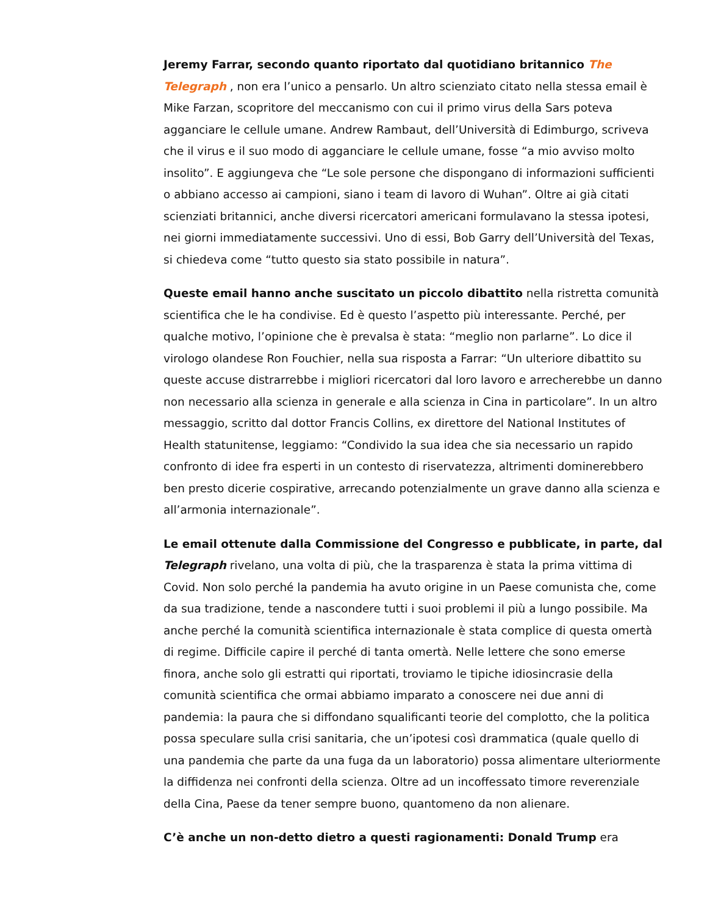Jeremy Farrar, secondo quanto riportato dal quotidiano britannico The Telegraph , non era l’unico a pensarlo. Un altro scienziato citato nella stessa email è Mike Farzan, scopritore del meccanismo con cui il primo virus della Sars poteva agganciare le cellule umane. Andrew Rambaut, dell’Università di Edimburgo, scriveva che il virus e il suo modo di agganciare le cellule umane, fosse “a mio avviso molto insolito”. E aggiungeva che “Le sole persone che dispongano di informazioni sufficienti o abbiano accesso ai campioni, siano i team di lavoro di Wuhan”. Oltre ai già citati scienziati britannici, anche diversi ricercatori americani formulavano la stessa ipotesi, nei giorni immediatamente successivi. Uno di essi, Bob Garry dell’Università del Texas, si chiedeva come “tutto questo sia stato possibile in natura”.
Queste email hanno anche suscitato un piccolo dibattito nella ristretta comunità scientifica che le ha condivise. Ed è questo l’aspetto più interessante. Perché, per qualche motivo, l’opinione che è prevalsa è stata: “meglio non parlarne”. Lo dice il virologo olandese Ron Fouchier, nella sua risposta a Farrar: “Un ulteriore dibattito su queste accuse distrarrebbe i migliori ricercatori dal loro lavoro e arrecherebbe un danno non necessario alla scienza in generale e alla scienza in Cina in particolare”. In un altro messaggio, scritto dal dottor Francis Collins, ex direttore del National Institutes of Health statunitense, leggiamo: “Condivido la sua idea che sia necessario un rapido confronto di idee fra esperti in un contesto di riservatezza, altrimenti dominerebbero ben presto dicerie cospirative, arrecando potenzialmente un grave danno alla scienza e all’armonia internazionale”.
Le email ottenute dalla Commissione del Congresso e pubblicate, in parte, dal Telegraph rivelano, una volta di più, che la trasparenza è stata la prima vittima di Covid. Non solo perché la pandemia ha avuto origine in un Paese comunista che, come da sua tradizione, tende a nascondere tutti i suoi problemi il più a lungo possibile. Ma anche perché la comunità scientifica internazionale è stata complice di questa omertà di regime. Difficile capire il perché di tanta omertà. Nelle lettere che sono emerse finora, anche solo gli estratti qui riportati, troviamo le tipiche idiosincrasie della comunità scientifica che ormai abbiamo imparato a conoscere nei due anni di pandemia: la paura che si diffondano squalificanti teorie del complotto, che la politica possa speculare sulla crisi sanitaria, che un’ipotesi così drammatica (quale quello di una pandemia che parte da una fuga da un laboratorio) possa alimentare ulteriormente la diffidenza nei confronti della scienza. Oltre ad un incoffessato timore reverenziale della Cina, Paese da tener sempre buono, quantomeno da non alienare.
C’è anche un non-detto dietro a questi ragionamenti: Donald Trump era